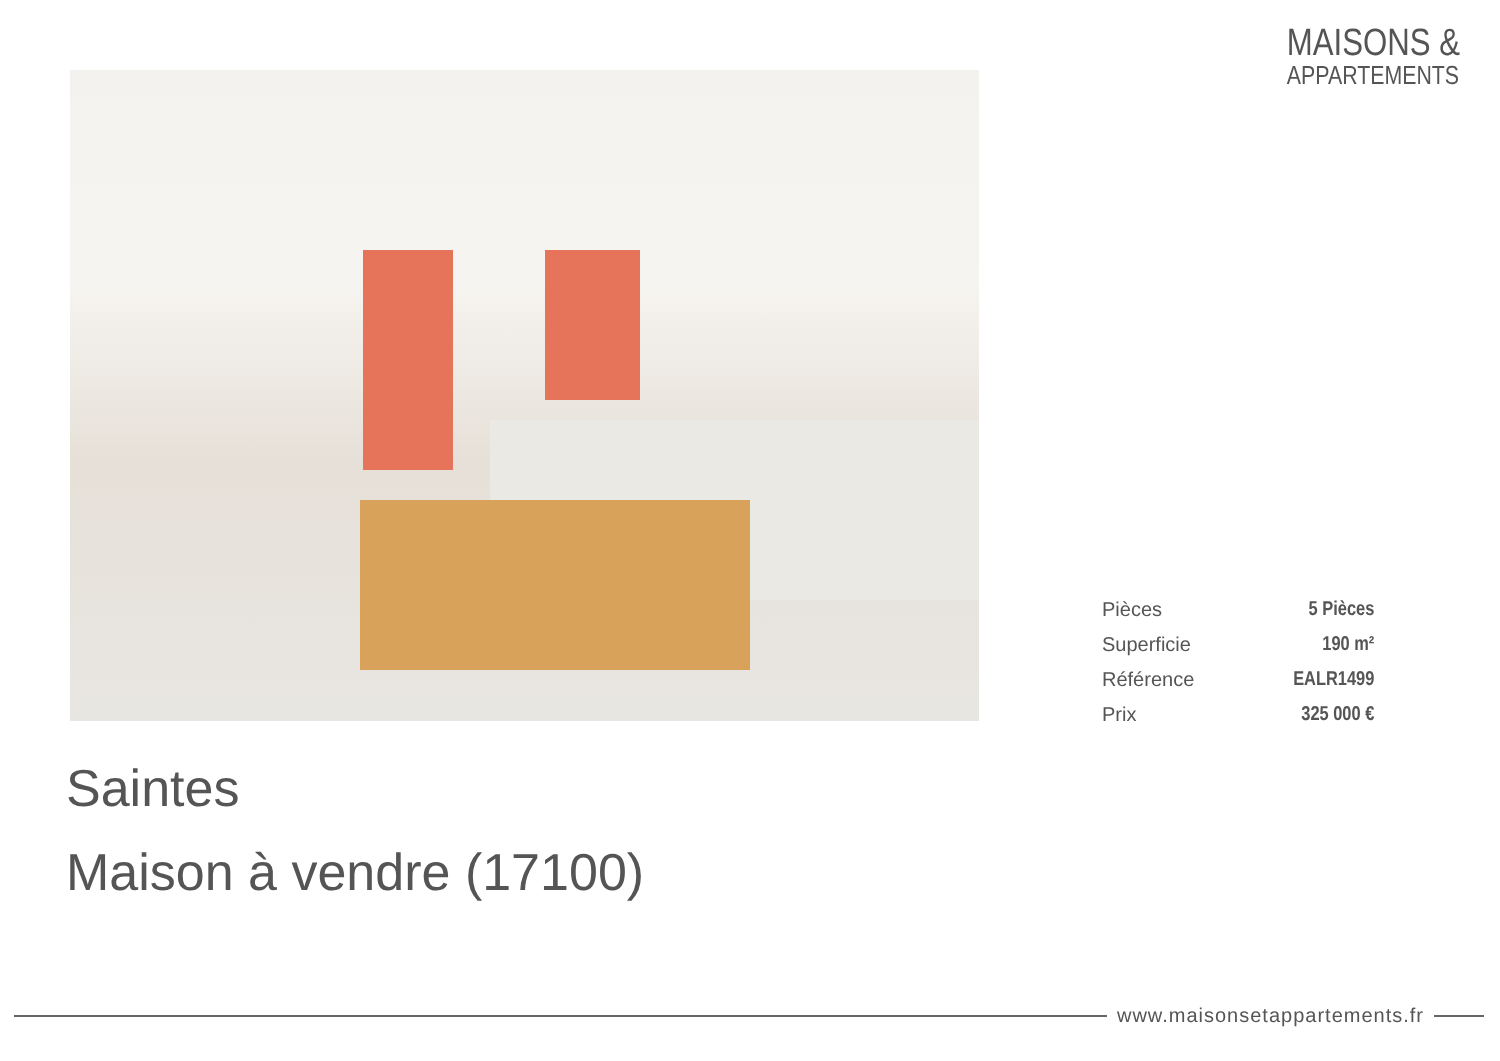MAISONS &
APPARTEMENTS
| Pièces | 5 Pièces |
| Superficie | 190 m² |
| Référence | EALR1499 |
| Prix | 325 000 € |
Saintes
Maison à vendre (17100)
www.maisonsetappartements.fr